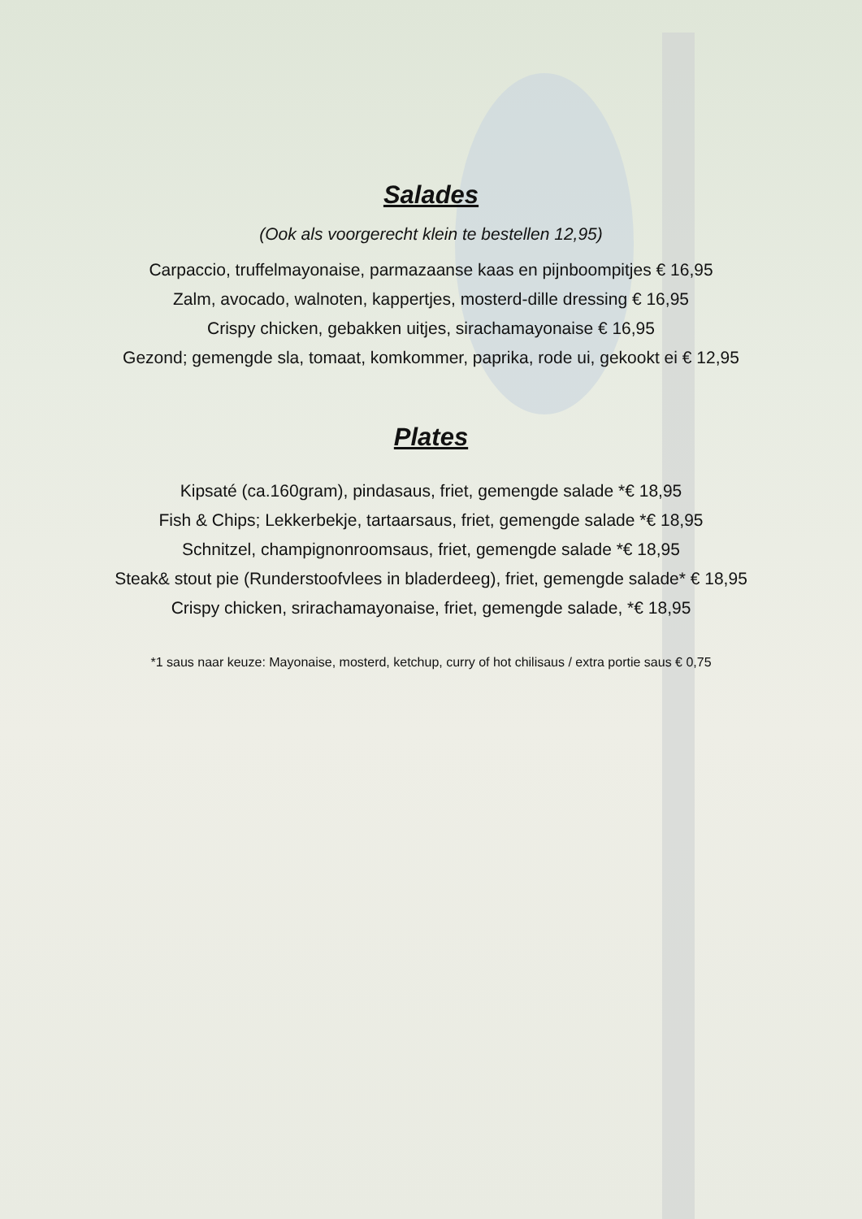Salades
(Ook als voorgerecht klein te bestellen 12,95)
Carpaccio, truffelmayonaise, parmazaanse kaas en pijnboompitjes € 16,95
Zalm, avocado, walnoten, kappertjes, mosterd-dille dressing € 16,95
Crispy chicken, gebakken uitjes, sirachamayonaise € 16,95
Gezond; gemengde sla, tomaat, komkommer, paprika, rode ui, gekookt ei € 12,95
Plates
Kipsaté (ca.160gram), pindasaus, friet, gemengde salade *€ 18,95
Fish & Chips; Lekkerbekje, tartaarsaus, friet, gemengde salade *€ 18,95
Schnitzel, champignonroomsaus, friet, gemengde salade *€ 18,95
Steak& stout pie (Runderstoofvlees in bladerdeeg), friet, gemengde salade* € 18,95
Crispy chicken, srirachamayonaise, friet, gemengde salade, *€ 18,95
*1 saus naar keuze: Mayonaise, mosterd, ketchup, curry of hot chilisaus / extra portie saus € 0,75